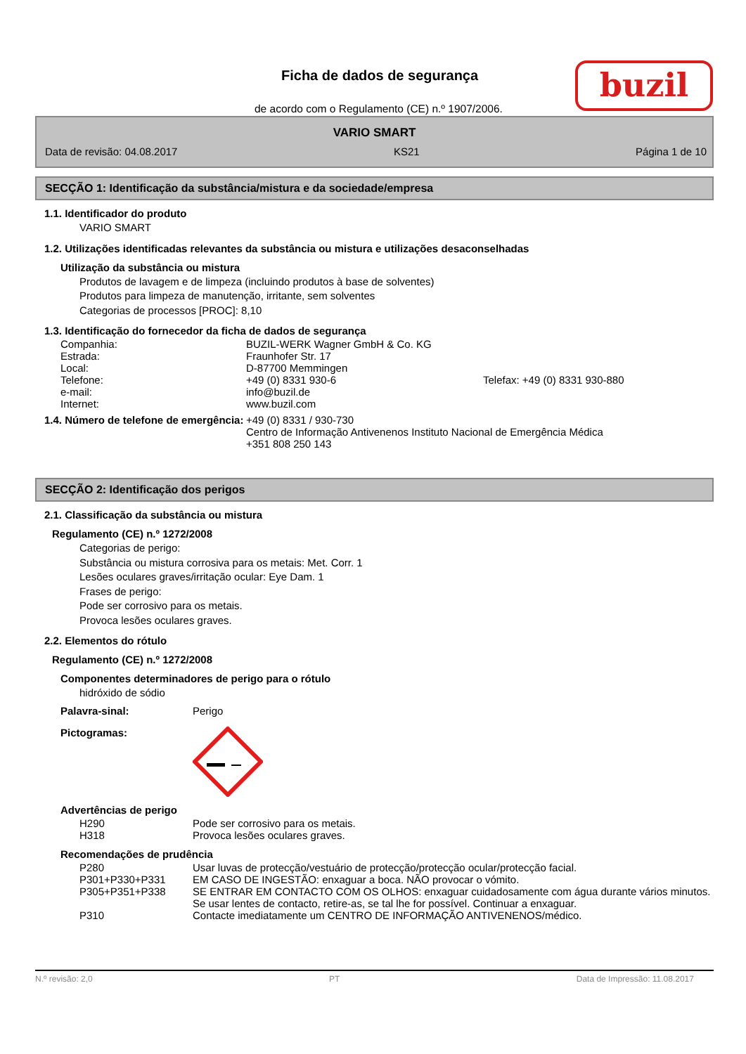Ficha de dados de segurança
de acordo com o Regulamento (CE) n.º 1907/2006.
buzil
VARIO SMART
Data de revisão: 04.08.2017 KS21 Página 1 de 10
SECÇÃO 1: Identificação da substância/mistura e da sociedade/empresa
1.1. Identificador do produto
VARIO SMART
1.2. Utilizações identificadas relevantes da substância ou mistura e utilizações desaconselhadas
Utilização da substância ou mistura
Produtos de lavagem e de limpeza (incluindo produtos à base de solventes)
Produtos para limpeza de manutenção, irritante, sem solventes
Categorias de processos [PROC]: 8,10
1.3. Identificação do fornecedor da ficha de dados de segurança
Companhia: BUZIL-WERK Wagner GmbH & Co. KG
Estrada: Fraunhofer Str. 17
Local: D-87700 Memmingen
Telefone: +49 (0) 8331 930-6 Telefax: +49 (0) 8331 930-880
e-mail: info@buzil.de
Internet: www.buzil.com
1.4. Número de telefone de emergência: +49 (0) 8331 / 930-730
Centro de Informação Antivenenos Instituto Nacional de Emergência Médica
+351 808 250 143
SECÇÃO 2: Identificação dos perigos
2.1. Classificação da substância ou mistura
Regulamento (CE) n.º 1272/2008
Categorias de perigo:
Substância ou mistura corrosiva para os metais: Met. Corr. 1
Lesões oculares graves/irritação ocular: Eye Dam. 1
Frases de perigo:
Pode ser corrosivo para os metais.
Provoca lesões oculares graves.
2.2. Elementos do rótulo
Regulamento (CE) n.º 1272/2008
Componentes determinadores de perigo para o rótulo
hidróxido de sódio
Palavra-sinal: Perigo
Pictogramas:
Advertências de perigo
H290 Pode ser corrosivo para os metais.
H318 Provoca lesões oculares graves.
Recomendações de prudência
P280 Usar luvas de protecção/vestuário de protecção/protecção ocular/protecção facial.
P301+P330+P331 EM CASO DE INGESTÃO: enxaguar a boca. NÃO provocar o vómito.
P305+P351+P338 SE ENTRAR EM CONTACTO COM OS OLHOS: enxaguar cuidadosamente com água durante vários minutos. Se usar lentes de contacto, retire-as, se tal lhe for possível. Continuar a enxaguar.
P310 Contacte imediatamente um CENTRO DE INFORMAÇÃO ANTIVENENOS/médico.
N.º revisão: 2,0 PT Data de Impressão: 11.08.2017